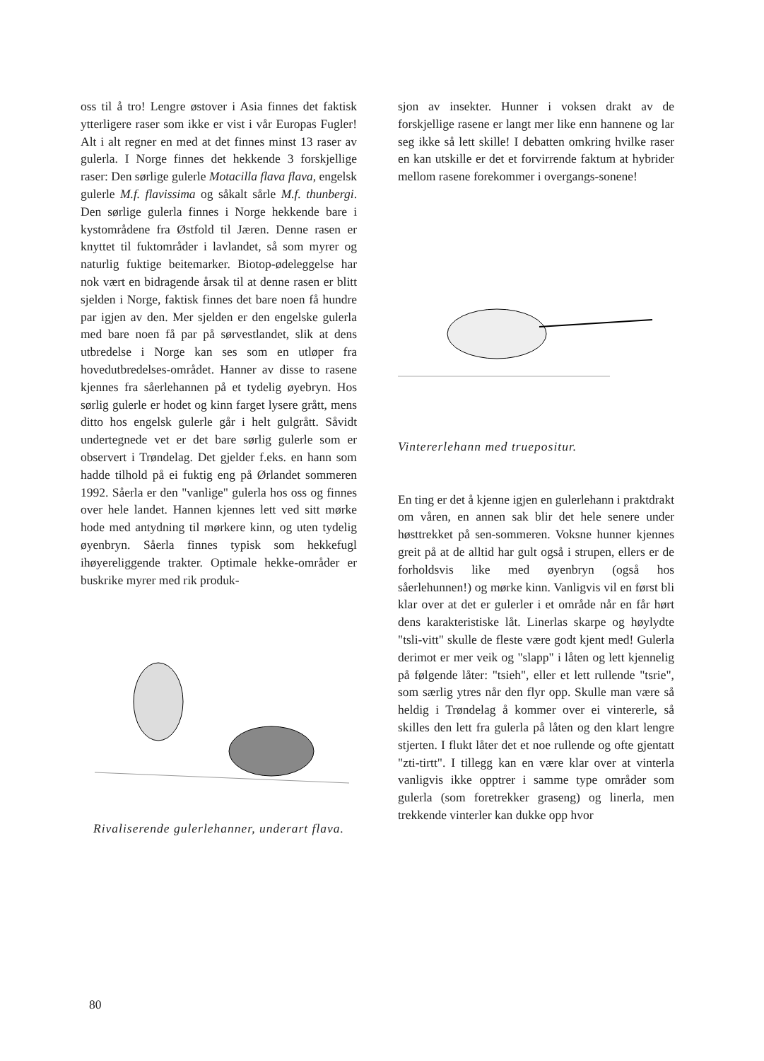oss til å tro! Lengre østover i Asia finnes det faktisk ytterligere raser som ikke er vist i vår Europas Fugler! Alt i alt regner en med at det finnes minst 13 raser av gulerla. I Norge finnes det hekkende 3 forskjellige raser: Den sørlige gulerle Motacilla flava flava, engelsk gulerle M.f. flavissima og såkalt sårle M.f. thunbergi. Den sørlige gulerla finnes i Norge hekkende bare i kystområdene fra Østfold til Jæren. Denne rasen er knyttet til fuktområder i lavlandet, så som myrer og naturlig fuktige beitemarker. Biotop-ødeleggelse har nok vært en bidragende årsak til at denne rasen er blitt sjelden i Norge, faktisk finnes det bare noen få hundre par igjen av den. Mer sjelden er den engelske gulerla med bare noen få par på sørvestlandet, slik at dens utbredelse i Norge kan ses som en utløper fra hovedutbredelses-området. Hanner av disse to rasene kjennes fra såerlehannen på et tydelig øyebryn. Hos sørlig gulerle er hodet og kinn farget lysere grått, mens ditto hos engelsk gulerle går i helt gulgrått. Såvidt undertegnede vet er det bare sørlig gulerle som er observert i Trøndelag. Det gjelder f.eks. en hann som hadde tilhold på ei fuktig eng på Ørlandet sommeren 1992. Såerla er den "vanlige" gulerla hos oss og finnes over hele landet. Hannen kjennes lett ved sitt mørke hode med antydning til mørkere kinn, og uten tydelig øyenbryn. Såerla finnes typisk som hekkefugl ihøyereliggende trakter. Optimale hekke-områder er buskrike myrer med rik produk-
Rivaliserende gulerlehanner, underart flava.
sjon av insekter. Hunner i voksen drakt av de forskjellige rasene er langt mer like enn hannene og lar seg ikke så lett skille! I debatten omkring hvilke raser en kan utskille er det et forvirrende faktum at hybrider mellom rasene forekommer i overgangs-sonene!
Vintererlehann med truepositur.
En ting er det å kjenne igjen en gulerlehann i praktdrakt om våren, en annen sak blir det hele senere under høsttrekket på sen-sommeren. Voksne hunner kjennes greit på at de alltid har gult også i strupen, ellers er de forholdsvis like med øyenbryn (også hos såerlehunnen!) og mørke kinn. Vanligvis vil en først bli klar over at det er gulerler i et område når en får hørt dens karakteristiske låt. Linerlas skarpe og høylydte "tsli-vitt" skulle de fleste være godt kjent med! Gulerla derimot er mer veik og "slapp" i låten og lett kjennelig på følgende låter: "tsieh", eller et lett rullende "tsrie", som særlig ytres når den flyr opp. Skulle man være så heldig i Trøndelag å kommer over ei vintererle, så skilles den lett fra gulerla på låten og den klart lengre stjerten. I flukt låter det et noe rullende og ofte gjentatt "zti-tirtt". I tillegg kan en være klar over at vinterla vanligvis ikke opptrer i samme type områder som gulerla (som foretrekker graseng) og linerla, men trekkende vinterler kan dukke opp hvor
80